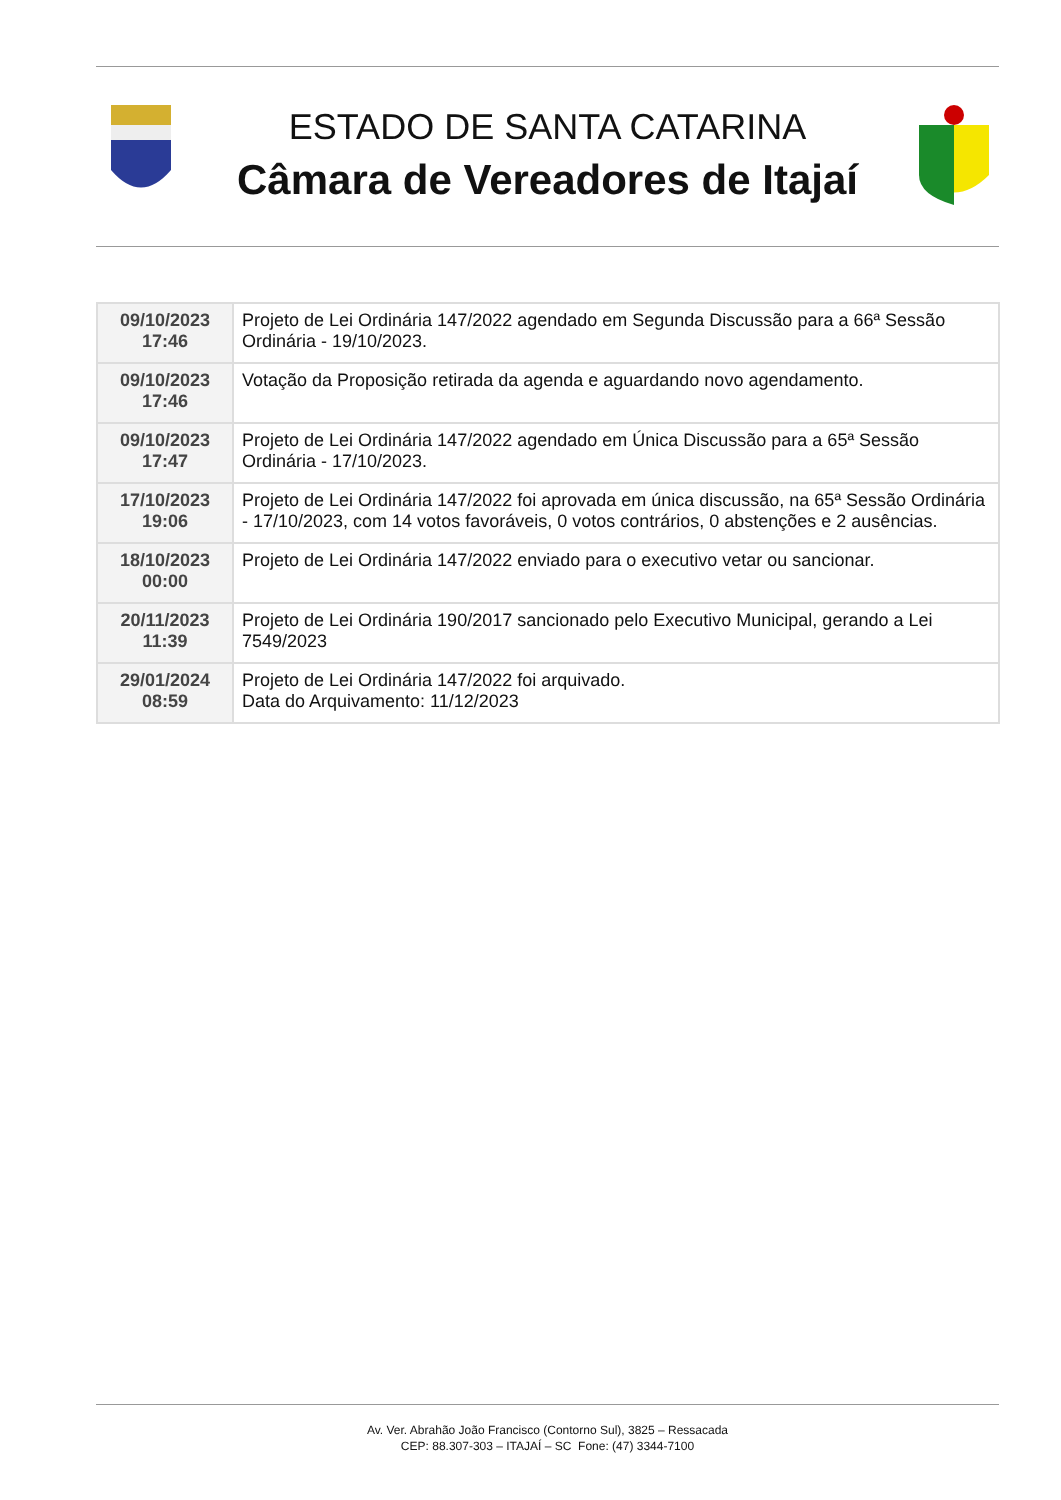ESTADO DE SANTA CATARINA
Câmara de Vereadores de Itajaí
| 09/10/2023 17:46 | Projeto de Lei Ordinária 147/2022 agendado em Segunda Discussão para a 66ª Sessão Ordinária - 19/10/2023. |
| 09/10/2023 17:46 | Votação da Proposição retirada da agenda e aguardando novo agendamento. |
| 09/10/2023 17:47 | Projeto de Lei Ordinária 147/2022 agendado em Única Discussão para a 65ª Sessão Ordinária - 17/10/2023. |
| 17/10/2023 19:06 | Projeto de Lei Ordinária 147/2022 foi aprovada em única discussão, na 65ª Sessão Ordinária - 17/10/2023, com 14 votos favoráveis, 0 votos contrários, 0 abstenções e 2 ausências. |
| 18/10/2023 00:00 | Projeto de Lei Ordinária 147/2022 enviado para o executivo vetar ou sancionar. |
| 20/11/2023 11:39 | Projeto de Lei Ordinária 190/2017 sancionado pelo Executivo Municipal, gerando a Lei 7549/2023 |
| 29/01/2024 08:59 | Projeto de Lei Ordinária 147/2022 foi arquivado. Data do Arquivamento: 11/12/2023 |
Av. Ver. Abrahão João Francisco (Contorno Sul), 3825 – Ressacada
CEP: 88.307-303 – ITAJAÍ – SC Fone: (47) 3344-7100